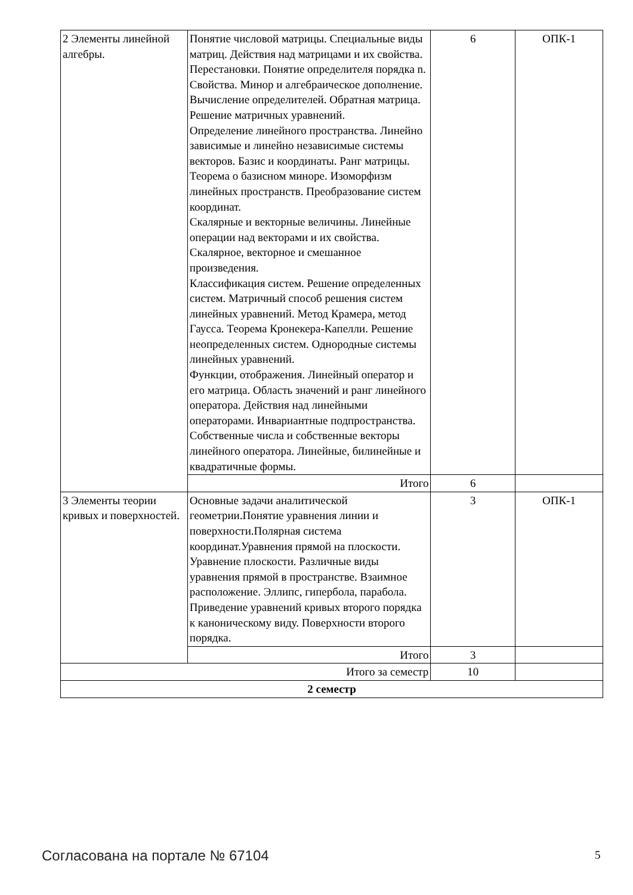| 2 Элементы линейной алгебры. | Понятие числовой матрицы. Специальные виды матриц. Действия над матрицами и их свойства. Перестановки. Понятие определителя порядка n. Свойства. Минор и алгебраическое дополнение. Вычисление определителей. Обратная матрица. Решение матричных уравнений. Определение линейного пространства. Линейно зависимые и линейно независимые системы векторов. Базис и координаты. Ранг матрицы. Теорема о базисном миноре. Изоморфизм линейных пространств. Преобразование систем координат. Скалярные и векторные величины. Линейные операции над векторами и их свойства. Скалярное, векторное и смешанное произведения. Классификация систем. Решение определенных систем. Матричный способ решения систем линейных уравнений. Метод Крамера, метод Гаусса. Теорема Кронекера-Капелли. Решение неопределенных систем. Однородные системы линейных уравнений. Функции, отображения. Линейный оператор и его матрица. Область значений и ранг линейного оператора. Действия над линейными операторами. Инвариантные подпространства. Собственные числа и собственные векторы линейного оператора. Линейные, билинейные и квадратичные формы. | 6 | ОПК-1 |
| | Итого | 6 | |
| 3 Элементы теории кривых и поверхностей. | Основные задачи аналитической геометрии.Понятие уравнения линии и поверхности.Полярная система координат.Уравнения прямой на плоскости. Уравнение плоскости. Различные виды уравнения прямой в пространстве. Взаимное расположение. Эллипс, гипербола, парабола. Приведение уравнений кривых второго порядка к каноническому виду. Поверхности второго порядка. | 3 | ОПК-1 |
| | Итого | 3 | |
| Итого за семестр | | 10 | |
| 2 семестр | | | |
Согласована на портале № 67104 5